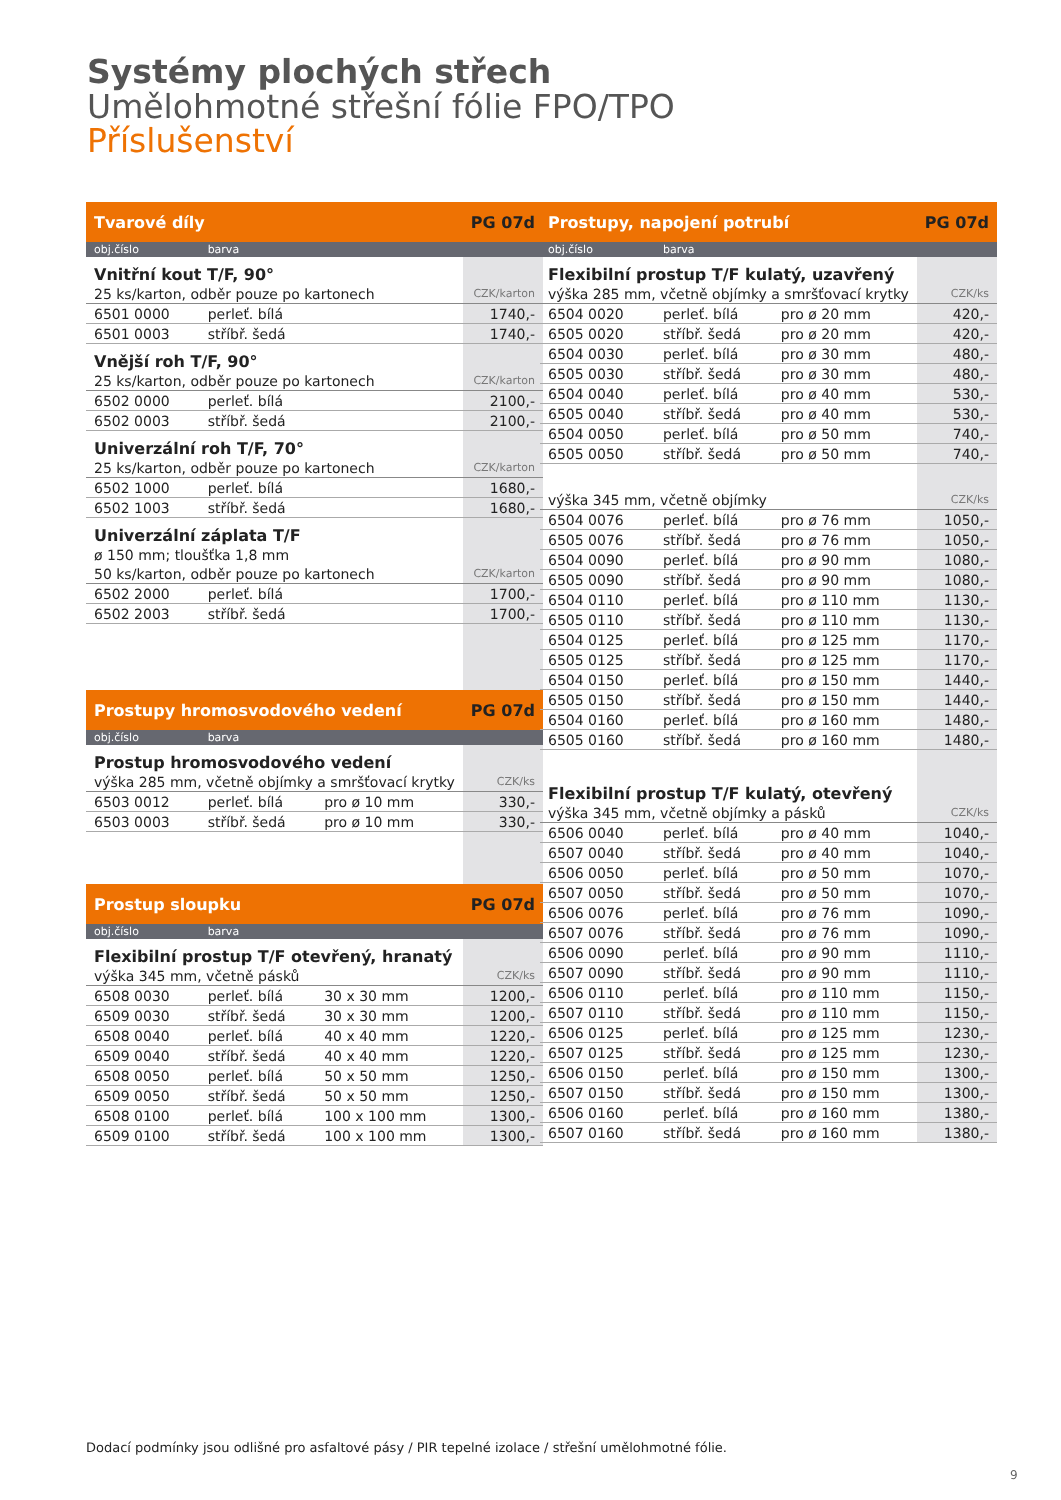Systémy plochých střech
Umělohmotné střešní fólie FPO/TPO
Příslušenství
| Tvarové díly | | | PG 07d |
| --- | --- | --- | --- |
| obj.číslo | barva | | |
| Vnitřní kout T/F, 90° | | | |
| 25 ks/karton, odběr pouze po kartonech | | | CZK/karton |
| 6501 0000 | perleť. bílá | | 1740,- |
| 6501 0003 | stříbř. šedá | | 1740,- |
| Vnější roh T/F, 90° | | | |
| 25 ks/karton, odběr pouze po kartonech | | | CZK/karton |
| 6502 0000 | perleť. bílá | | 2100,- |
| 6502 0003 | stříbř. šedá | | 2100,- |
| Univerzální roh T/F, 70° | | | |
| 25 ks/karton, odběr pouze po kartonech | | | CZK/karton |
| 6502 1000 | perleť. bílá | | 1680,- |
| 6502 1003 | stříbř. šedá | | 1680,- |
| Univerzální záplata T/F | | | |
| ø 150 mm; tloušťka 1,8 mm | | | |
| 50 ks/karton, odběr pouze po kartonech | | | CZK/karton |
| 6502 2000 | perleť. bílá | | 1700,- |
| 6502 2003 | stříbř. šedá | | 1700,- |
| Prostupy hromosvodového vedení | | | PG 07d |
| obj.číslo | barva | | |
| Prostup hromosvodového vedení | | | |
| výška 285 mm, včetně objímky a smršťovací krytky | | | CZK/ks |
| 6503 0012 | perleť. bílá | pro ø 10 mm | 330,- |
| 6503 0003 | stříbř. šedá | pro ø 10 mm | 330,- |
| Prostup sloupku | | | PG 07d |
| obj.číslo | barva | | |
| Flexibilní prostup T/F otevřený, hranatý | | | |
| výška 345 mm, včetně pásků | | | CZK/ks |
| 6508 0030 | perleť. bílá | 30 x 30 mm | 1200,- |
| 6509 0030 | stříbř. šedá | 30 x 30 mm | 1200,- |
| 6508 0040 | perleť. bílá | 40 x 40 mm | 1220,- |
| 6509 0040 | stříbř. šedá | 40 x 40 mm | 1220,- |
| 6508 0050 | perleť. bílá | 50 x 50 mm | 1250,- |
| 6509 0050 | stříbř. šedá | 50 x 50 mm | 1250,- |
| 6508 0100 | perleť. bílá | 100 x 100 mm | 1300,- |
| 6509 0100 | stříbř. šedá | 100 x 100 mm | 1300,- |
| Prostupy, napojení potrubí | | | PG 07d |
| --- | --- | --- | --- |
| obj.číslo | barva | | |
| Flexibilní prostup T/F kulatý, uzavřený | | | |
| výška 285 mm, včetně objímky a smršťovací krytky | | | CZK/ks |
| 6504 0020 | perleť. bílá | pro ø 20 mm | 420,- |
| 6505 0020 | stříbř. šedá | pro ø 20 mm | 420,- |
| 6504 0030 | perleť. bílá | pro ø 30 mm | 480,- |
| 6505 0030 | stříbř. šedá | pro ø 30 mm | 480,- |
| 6504 0040 | perleť. bílá | pro ø 40 mm | 530,- |
| 6505 0040 | stříbř. šedá | pro ø 40 mm | 530,- |
| 6504 0050 | perleť. bílá | pro ø 50 mm | 740,- |
| 6505 0050 | stříbř. šedá | pro ø 50 mm | 740,- |
| výška 345 mm, včetně objímky | | | CZK/ks |
| 6504 0076 | perleť. bílá | pro ø 76 mm | 1050,- |
| 6505 0076 | stříbř. šedá | pro ø 76 mm | 1050,- |
| 6504 0090 | perleť. bílá | pro ø 90 mm | 1080,- |
| 6505 0090 | stříbř. šedá | pro ø 90 mm | 1080,- |
| 6504 0110 | perleť. bílá | pro ø 110 mm | 1130,- |
| 6505 0110 | stříbř. šedá | pro ø 110 mm | 1130,- |
| 6504 0125 | perleť. bílá | pro ø 125 mm | 1170,- |
| 6505 0125 | stříbř. šedá | pro ø 125 mm | 1170,- |
| 6504 0150 | perleť. bílá | pro ø 150 mm | 1440,- |
| 6505 0150 | stříbř. šedá | pro ø 150 mm | 1440,- |
| 6504 0160 | perleť. bílá | pro ø 160 mm | 1480,- |
| 6505 0160 | stříbř. šedá | pro ø 160 mm | 1480,- |
| Flexibilní prostup T/F kulatý, otevřený | | | |
| výška 345 mm, včetně objímky a pásků | | | CZK/ks |
| 6506 0040 | perleť. bílá | pro ø 40 mm | 1040,- |
| 6507 0040 | stříbř. šedá | pro ø 40 mm | 1040,- |
| 6506 0050 | perleť. bílá | pro ø 50 mm | 1070,- |
| 6507 0050 | stříbř. šedá | pro ø 50 mm | 1070,- |
| 6506 0076 | perleť. bílá | pro ø 76 mm | 1090,- |
| 6507 0076 | stříbř. šedá | pro ø 76 mm | 1090,- |
| 6506 0090 | perleť. bílá | pro ø 90 mm | 1110,- |
| 6507 0090 | stříbř. šedá | pro ø 90 mm | 1110,- |
| 6506 0110 | perleť. bílá | pro ø 110 mm | 1150,- |
| 6507 0110 | stříbř. šedá | pro ø 110 mm | 1150,- |
| 6506 0125 | perleť. bílá | pro ø 125 mm | 1230,- |
| 6507 0125 | stříbř. šedá | pro ø 125 mm | 1230,- |
| 6506 0150 | perleť. bílá | pro ø 150 mm | 1300,- |
| 6507 0150 | stříbř. šedá | pro ø 150 mm | 1300,- |
| 6506 0160 | perleť. bílá | pro ø 160 mm | 1380,- |
| 6507 0160 | stříbř. šedá | pro ø 160 mm | 1380,- |
Dodací podmínky jsou odlišné pro asfaltové pásy / PIR tepelné izolace / střešní umělohmotné fólie.
9